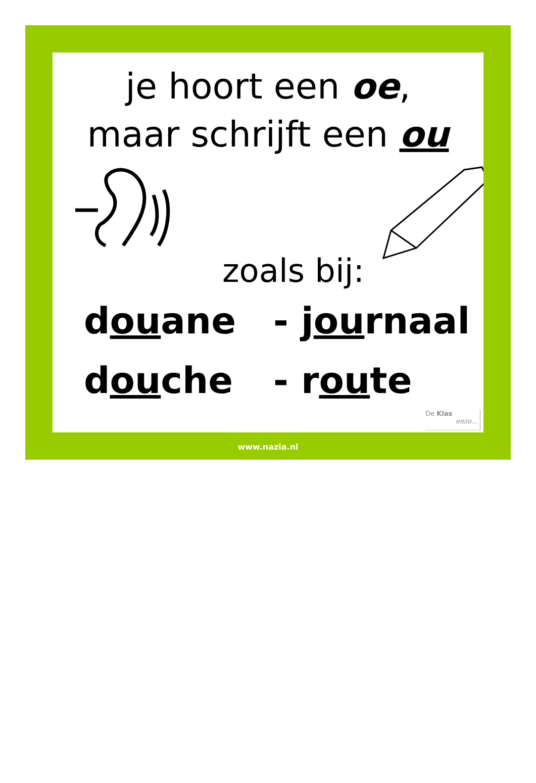je hoort een oe,
maar schrijft een ou
zoals bij:
douane - journaal
douche - route
De Klas
enzo…
www.nazia.nl